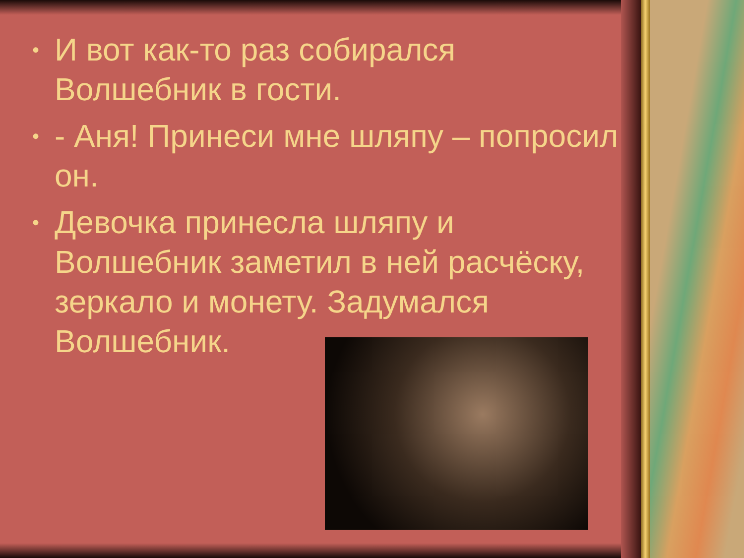• И вот как-то раз собирался Волшебник в гости.
• - Аня! Принеси мне шляпу – попросил он.
• Девочка принесла шляпу и Волшебник заметил в ней расчёску, зеркало и монету. Задумался Волшебник.